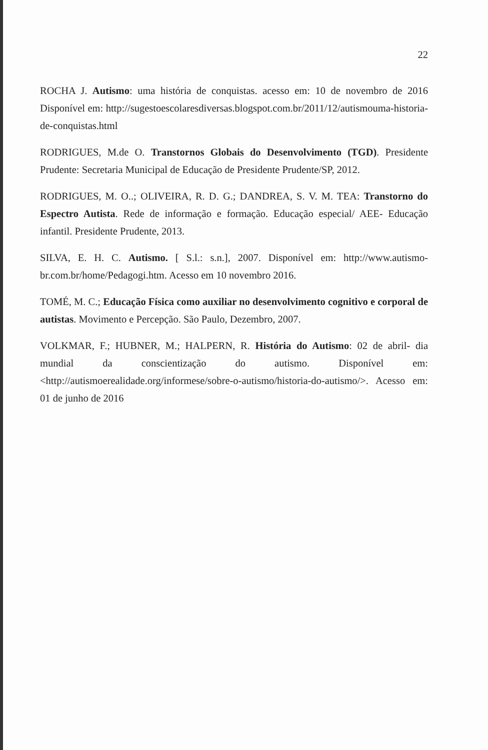22
ROCHA J. Autismo: uma história de conquistas. acesso em: 10 de novembro de 2016 Disponível em: http://sugestoescolaresdiversas.blogspot.com.br/2011/12/autismouma-historia-de-conquistas.html
RODRIGUES, M.de O. Transtornos Globais do Desenvolvimento (TGD). Presidente Prudente: Secretaria Municipal de Educação de Presidente Prudente/SP, 2012.
RODRIGUES, M. O..; OLIVEIRA, R. D. G.; DANDREA, S. V. M. TEA: Transtorno do Espectro Autista. Rede de informação e formação. Educação especial/ AEE- Educação infantil. Presidente Prudente, 2013.
SILVA, E. H. C. Autismo. [ S.l.: s.n.], 2007. Disponível em: http://www.autismo-br.com.br/home/Pedagogi.htm. Acesso em 10 novembro 2016.
TOMÉ, M. C.; Educação Física como auxiliar no desenvolvimento cognitivo e corporal de autistas. Movimento e Percepção. São Paulo, Dezembro, 2007.
VOLKMAR, F.; HUBNER, M.; HALPERN, R. História do Autismo: 02 de abril- dia mundial da conscientização do autismo. Disponível em:<http://autismoerealidade.org/informese/sobre-o-autismo/historia-do-autismo/>. Acesso em: 01 de junho de 2016